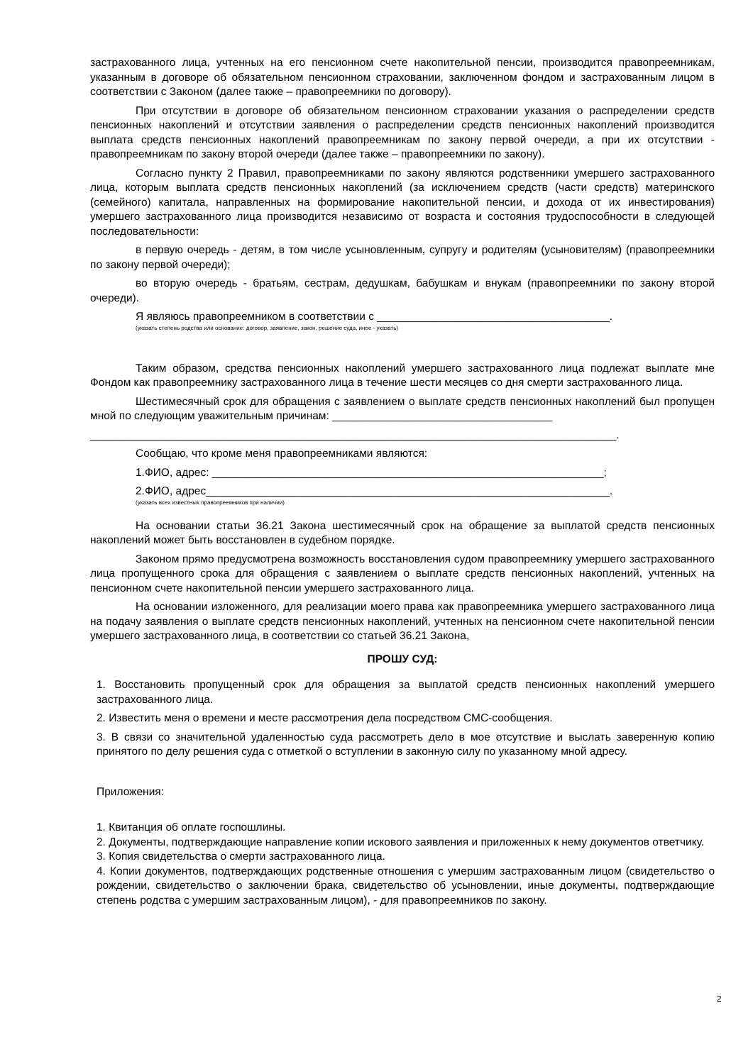застрахованного лица, учтенных на его пенсионном счете накопительной пенсии, производится правопреемникам, указанным в договоре об обязательном пенсионном страховании, заключенном фондом и застрахованным лицом в соответствии с Законом (далее также – правопреемники по договору).
При отсутствии в договоре об обязательном пенсионном страховании указания о распределении средств пенсионных накоплений и отсутствии заявления о распределении средств пенсионных накоплений производится выплата средств пенсионных накоплений правопреемникам по закону первой очереди, а при их отсутствии - правопреемникам по закону второй очереди (далее также – правопреемники по закону).
Согласно пункту 2 Правил, правопреемниками по закону являются родственники умершего застрахованного лица, которым выплата средств пенсионных накоплений (за исключением средств (части средств) материнского (семейного) капитала, направленных на формирование накопительной пенсии, и дохода от их инвестирования) умершего застрахованного лица производится независимо от возраста и состояния трудоспособности в следующей последовательности:
в первую очередь - детям, в том числе усыновленным, супругу и родителям (усыновителям) (правопреемники по закону первой очереди);
во вторую очередь - братьям, сестрам, дедушкам, бабушкам и внукам (правопреемники по закону второй очереди).
Я являюсь правопреемником в соответствии с ______________________________________.
(указать степень родства или основание: договор, заявление, закон, решение суда, иное - указать)
Таким образом, средства пенсионных накоплений умершего застрахованного лица подлежат выплате мне Фондом как правопреемнику застрахованного лица в течение шести месяцев со дня смерти застрахованного лица.
Шестимесячный срок для обращения с заявлением о выплате средств пенсионных накоплений был пропущен мной по следующим уважительным причинам: ____________________________________
______________________________________________________________________________________.
Сообщаю, что кроме меня правопреемниками являются:
1.ФИО, адрес: ________________________________________________________________;
2.ФИО, адрес__________________________________________________________________.
(указать всех известных правопреемников при наличии)
На основании статьи 36.21 Закона шестимесячный срок на обращение за выплатой средств пенсионных накоплений может быть восстановлен в судебном порядке.
Законом прямо предусмотрена возможность восстановления судом правопреемнику умершего застрахованного лица пропущенного срока для обращения с заявлением о выплате средств пенсионных накоплений, учтенных на пенсионном счете накопительной пенсии умершего застрахованного лица.
На основании изложенного, для реализации моего права как правопреемника умершего застрахованного лица на подачу заявления о выплате средств пенсионных накоплений, учтенных на пенсионном счете накопительной пенсии умершего застрахованного лица, в соответствии со статьей 36.21 Закона,
ПРОШУ СУД:
1. Восстановить пропущенный срок для обращения за выплатой средств пенсионных накоплений умершего застрахованного лица.
2. Известить меня о времени и месте рассмотрения дела посредством СМС-сообщения.
3. В связи со значительной удаленностью суда рассмотреть дело в мое отсутствие и выслать заверенную копию принятого по делу решения суда с отметкой о вступлении в законную силу по указанному мной адресу.
Приложения:
1. Квитанция об оплате госпошлины.
2. Документы, подтверждающие направление копии искового заявления и приложенных к нему документов ответчику.
3. Копия свидетельства о смерти застрахованного лица.
4. Копии документов, подтверждающих родственные отношения с умершим застрахованным лицом (свидетельство о рождении, свидетельство о заключении брака, свидетельство об усыновлении, иные документы, подтверждающие степень родства с умершим застрахованным лицом), - для правопреемников по закону.
2